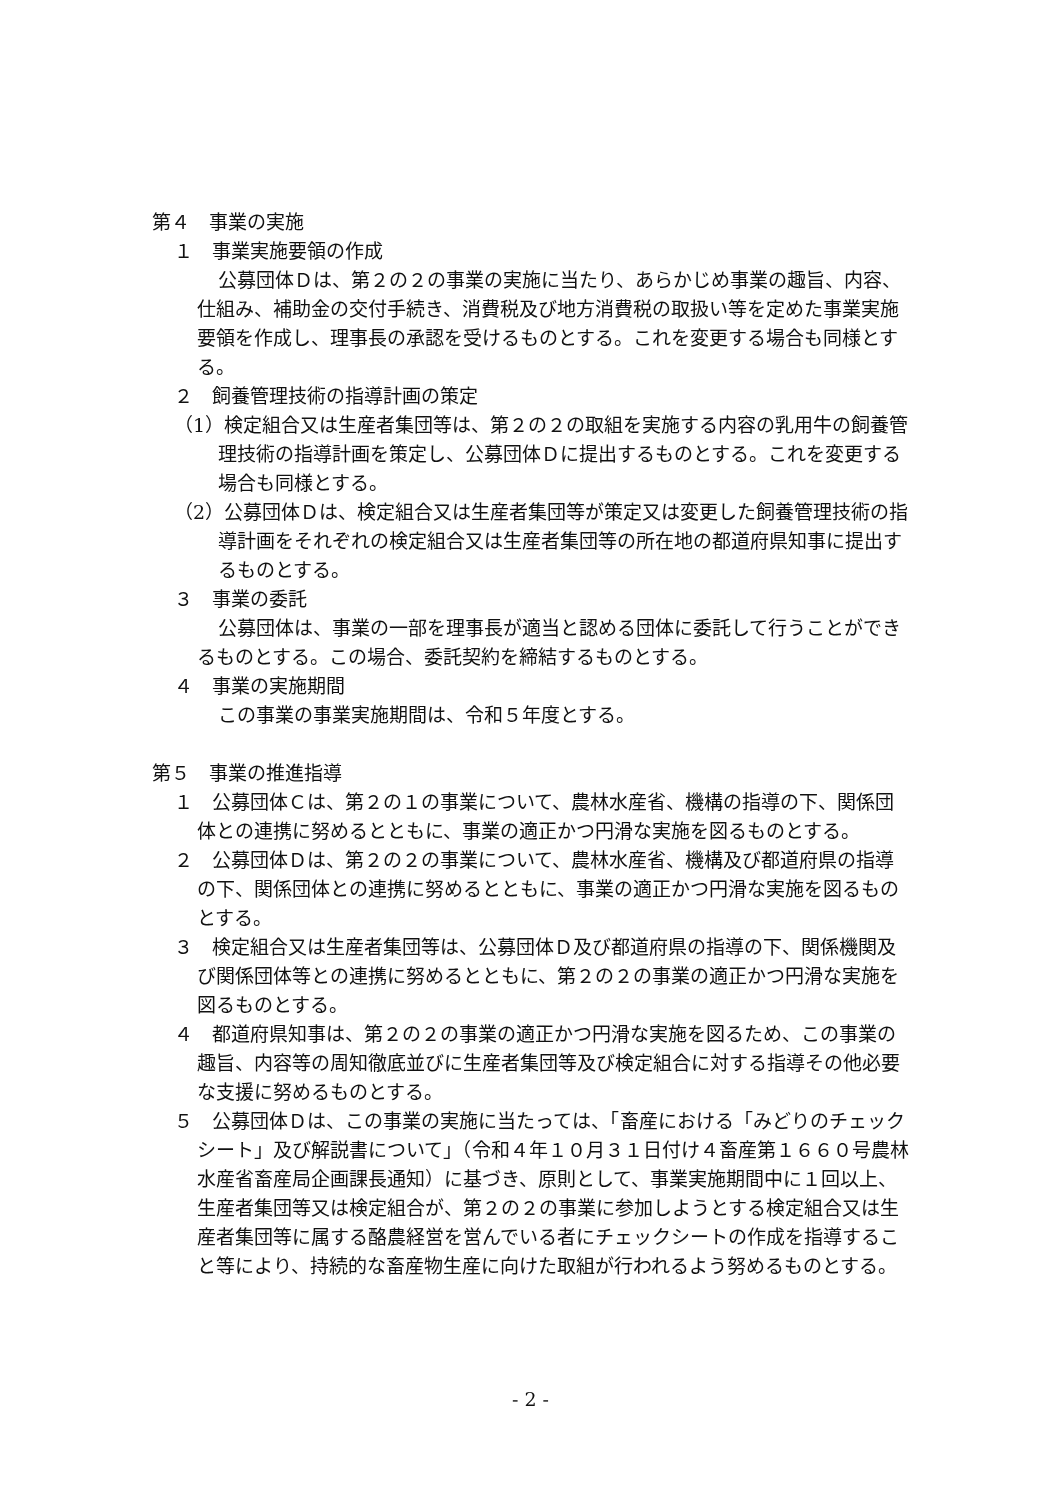第４　事業の実施
１　事業実施要領の作成
公募団体Ｄは、第２の２の事業の実施に当たり、あらかじめ事業の趣旨、内容、仕組み、補助金の交付手続き、消費税及び地方消費税の取扱い等を定めた事業実施要領を作成し、理事長の承認を受けるものとする。これを変更する場合も同様とする。
２　飼養管理技術の指導計画の策定
（1）検定組合又は生産者集団等は、第２の２の取組を実施する内容の乳用牛の飼養管理技術の指導計画を策定し、公募団体Ｄに提出するものとする。これを変更する場合も同様とする。
（2）公募団体Ｄは、検定組合又は生産者集団等が策定又は変更した飼養管理技術の指導計画をそれぞれの検定組合又は生産者集団等の所在地の都道府県知事に提出するものとする。
３　事業の委託
公募団体は、事業の一部を理事長が適当と認める団体に委託して行うことができるものとする。この場合、委託契約を締結するものとする。
４　事業の実施期間
この事業の事業実施期間は、令和５年度とする。
第５　事業の推進指導
１　公募団体Ｃは、第２の１の事業について、農林水産省、機構の指導の下、関係団体との連携に努めるとともに、事業の適正かつ円滑な実施を図るものとする。
２　公募団体Ｄは、第２の２の事業について、農林水産省、機構及び都道府県の指導の下、関係団体との連携に努めるとともに、事業の適正かつ円滑な実施を図るものとする。
３　検定組合又は生産者集団等は、公募団体Ｄ及び都道府県の指導の下、関係機関及び関係団体等との連携に努めるとともに、第２の２の事業の適正かつ円滑な実施を図るものとする。
４　都道府県知事は、第２の２の事業の適正かつ円滑な実施を図るため、この事業の趣旨、内容等の周知徹底並びに生産者集団等及び検定組合に対する指導その他必要な支援に努めるものとする。
５　公募団体Ｄは、この事業の実施に当たっては、「畜産における「みどりのチェックシート」及び解説書について」（令和４年１０月３１日付け４畜産第１６６０号農林水産省畜産局企画課長通知）に基づき、原則として、事業実施期間中に１回以上、生産者集団等又は検定組合が、第２の２の事業に参加しようとする検定組合又は生産者集団等に属する酪農経営を営んでいる者にチェックシートの作成を指導すること等により、持続的な畜産物生産に向けた取組が行われるよう努めるものとする。
- 2 -